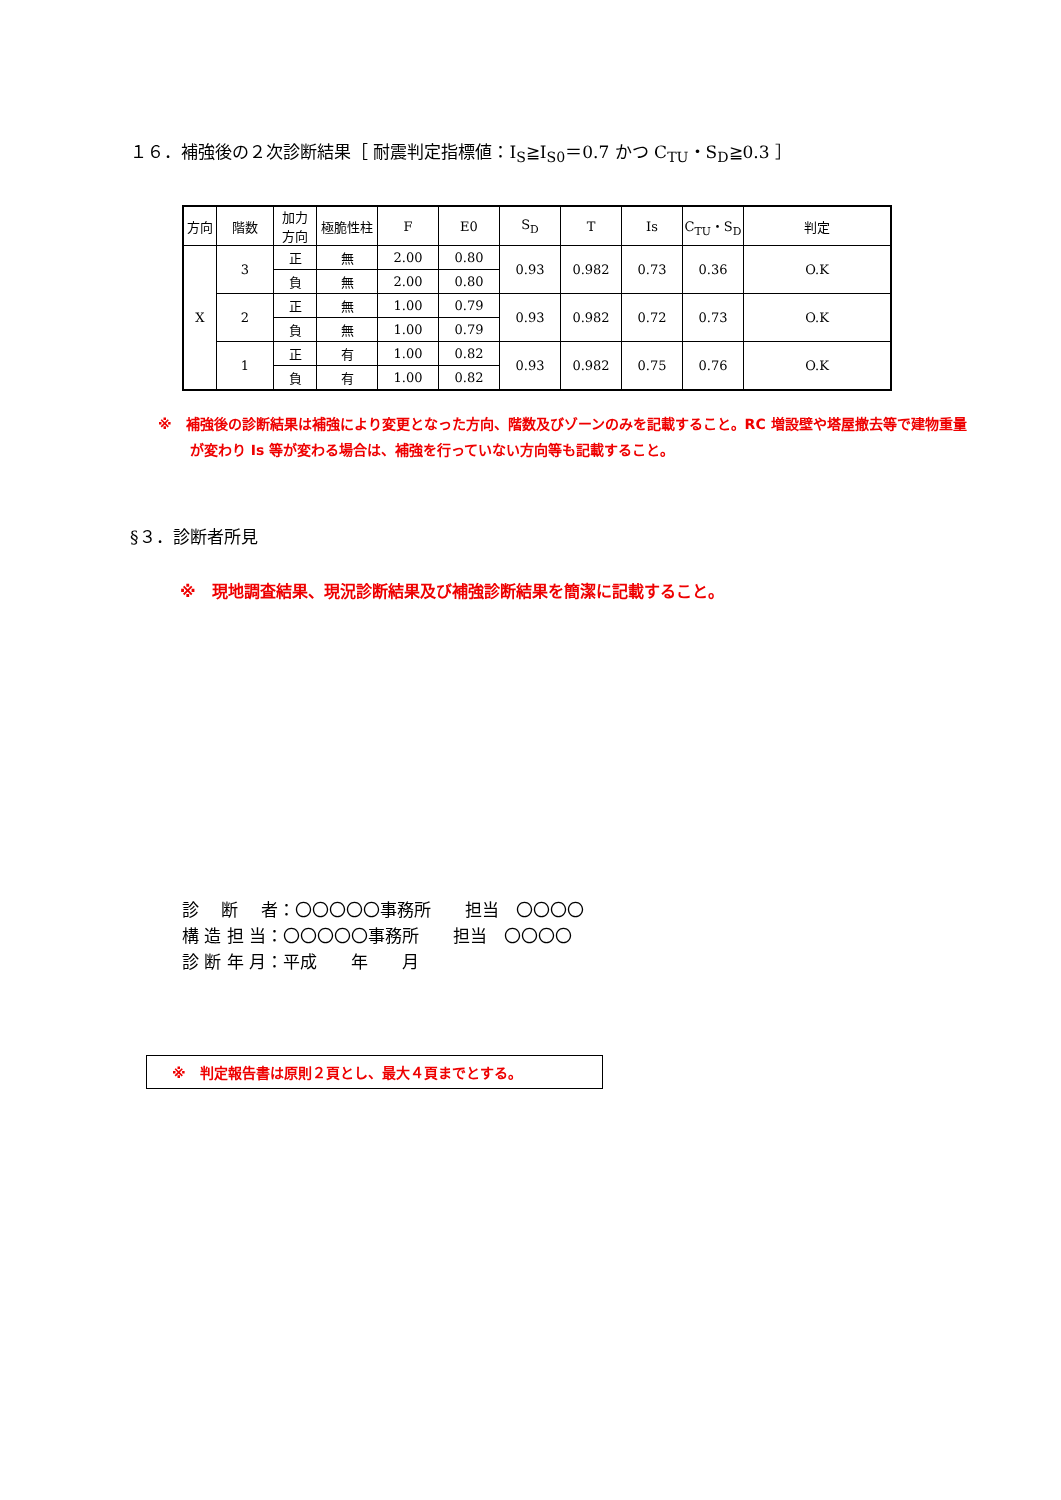１６．補強後の２次診断結果［ 耐震判定指標値：I<sub>S</sub>≧I<sub>S0</sub>＝0.7 かつ C<sub>TU</sub>・S<sub>D</sub>≧0.3 ］
| 方向 | 階数 | 加力 方向 | 極脆性柱 | F | E0 | S<sub>D</sub> | T | Is | C<sub>TU</sub>・S<sub>D</sub> | 判定 |
| --- | --- | --- | --- | --- | --- | --- | --- | --- | --- | --- |
| X | 3 | 正 | 無 | 2.00 | 0.80 | 0.93 | 0.982 | 0.73 | 0.36 | O.K |
| | | 負 | 無 | 2.00 | 0.80 | | | | | |
| | 2 | 正 | 無 | 1.00 | 0.79 | 0.93 | 0.982 | 0.72 | 0.73 | O.K |
| | | 負 | 無 | 1.00 | 0.79 | | | | | |
| | 1 | 正 | 有 | 1.00 | 0.82 | 0.93 | 0.982 | 0.75 | 0.76 | O.K |
| | | 負 | 有 | 1.00 | 0.82 | | | | | |
※　補強後の診断結果は補強により変更となった方向、階数及びゾーンのみを記載すること。RC 増設壁や塔屋撤去等で建物重量が変わり Is 等が変わる場合は、補強を行っていない方向等も記載すること。
§３．診断者所見
※　現地調査結果、現況診断結果及び補強診断結果を簡潔に記載すること。
診　 断　 者：〇〇〇〇〇事務所　　担当　〇〇〇〇
構 造 担 当：〇〇〇〇〇事務所　　担当　〇〇〇〇
診 断 年 月：平成　　年　　月
※　判定報告書は原則２頁とし、最大４頁までとする。